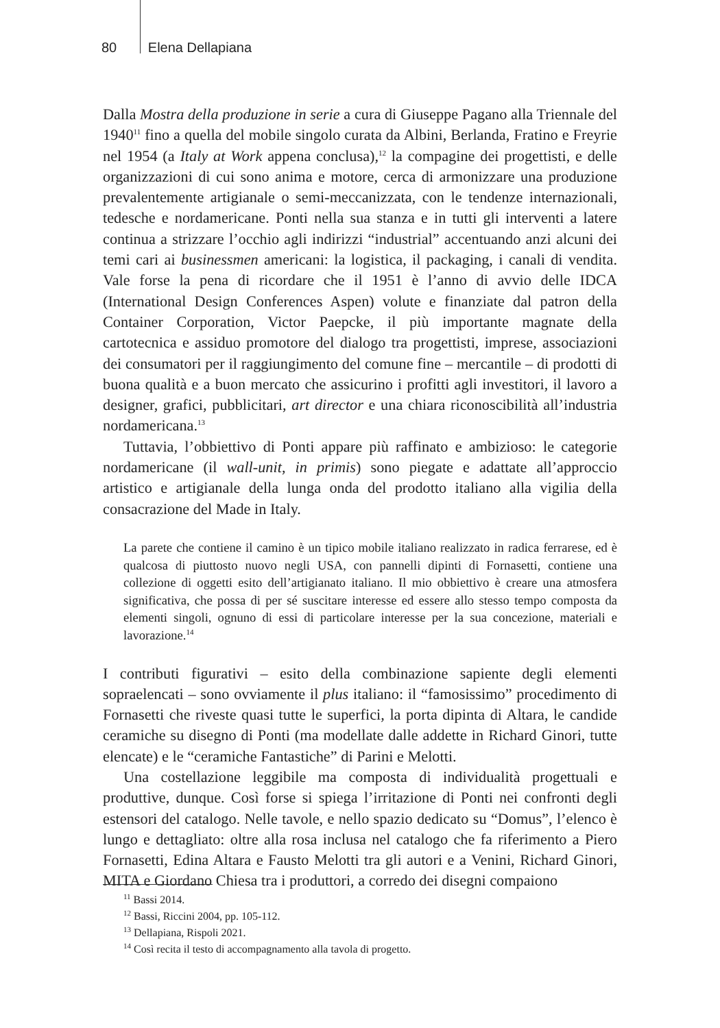80 Elena Dellapiana
Dalla Mostra della produzione in serie a cura di Giuseppe Pagano alla Triennale del 1940<sup>11</sup> fino a quella del mobile singolo curata da Albini, Berlanda, Fratino e Freyrie nel 1954 (a Italy at Work appena conclusa),<sup>12</sup> la compagine dei progettisti, e delle organizzazioni di cui sono anima e motore, cerca di armonizzare una produzione prevalentemente artigianale o semi-meccanizzata, con le tendenze internazionali, tedesche e nordamericane. Ponti nella sua stanza e in tutti gli interventi a latere continua a strizzare l’occhio agli indirizzi “industrial” accentuando anzi alcuni dei temi cari ai businessmen americani: la logistica, il packaging, i canali di vendita. Vale forse la pena di ricordare che il 1951 è l’anno di avvio delle IDCA (International Design Conferences Aspen) volute e finanziate dal patron della Container Corporation, Victor Paepcke, il più importante magnate della cartotecnica e assiduo promotore del dialogo tra progettisti, imprese, associazioni dei consumatori per il raggiungimento del comune fine – mercantile – di prodotti di buona qualità e a buon mercato che assicurino i profitti agli investitori, il lavoro a designer, grafici, pubblicitari, art director e una chiara riconoscibilità all’industria nordamericana.<sup>13</sup>
Tuttavia, l’obbiettivo di Ponti appare più raffinato e ambizioso: le categorie nordamericane (il wall-unit, in primis) sono piegate e adattate all’approccio artistico e artigianale della lunga onda del prodotto italiano alla vigilia della consacrazione del Made in Italy.
La parete che contiene il camino è un tipico mobile italiano realizzato in radica ferrarese, ed è qualcosa di piuttosto nuovo negli USA, con pannelli dipinti di Fornasetti, contiene una collezione di oggetti esito dell’artigianato italiano. Il mio obbiettivo è creare una atmosfera significativa, che possa di per sé suscitare interesse ed essere allo stesso tempo composta da elementi singoli, ognuno di essi di particolare interesse per la sua concezione, materiali e lavorazione.<sup>14</sup>
I contributi figurativi – esito della combinazione sapiente degli elementi sopraelencati – sono ovviamente il plus italiano: il “famosissimo” procedimento di Fornasetti che riveste quasi tutte le superfici, la porta dipinta di Altara, le candide ceramiche su disegno di Ponti (ma modellate dalle addette in Richard Ginori, tutte elencate) e le “ceramiche Fantastiche” di Parini e Melotti.
Una costellazione leggibile ma composta di individualità progettuali e produttive, dunque. Così forse si spiega l’irritazione di Ponti nei confronti degli estensori del catalogo. Nelle tavole, e nello spazio dedicato su “Domus”, l’elenco è lungo e dettagliato: oltre alla rosa inclusa nel catalogo che fa riferimento a Piero Fornasetti, Edina Altara e Fausto Melotti tra gli autori e a Venini, Richard Ginori, MITA e Giordano Chiesa tra i produttori, a corredo dei disegni compaiono
<sup>11</sup> Bassi 2014.
<sup>12</sup> Bassi, Riccini 2004, pp. 105-112.
<sup>13</sup> Dellapiana, Rispoli 2021.
<sup>14</sup> Così recita il testo di accompagnamento alla tavola di progetto.